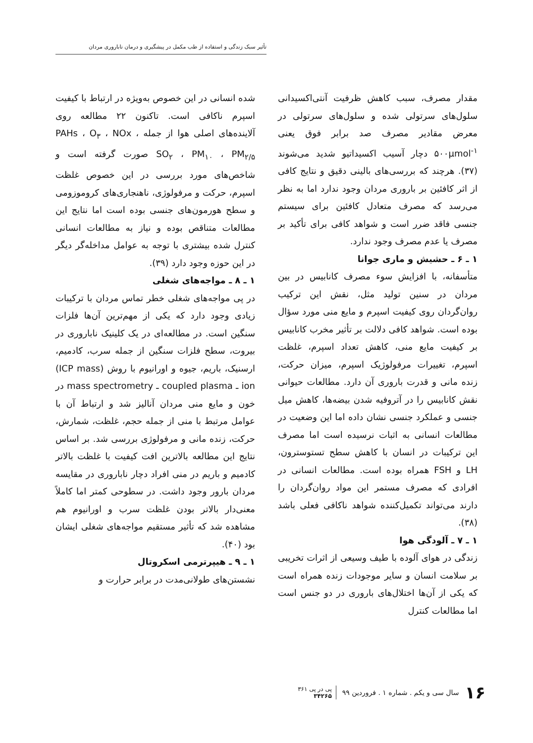تأثیر سبک زندگی و استفاده از طب مکمل در پیشگیری و درمان ناباروری مردان
مقدار مصرف، سبب کاهش ظرفیت آنتی‌اکسیدانی سلول‌های سرتولی شده و سلول‌های سرتولی در معرض مقادیر مصرف صد برابر فوق یعنی ۵۰۰µmol<sup>-۱</sup> دچار آسیب اکسیداتیو شدید می‌شوند (۳۷). هرچند که بررسی‌های بالینی دقیق و نتایج کافی از اثر کافئین بر باروری مردان وجود ندارد اما به نظر می‌رسد که مصرف متعادل کافئین برای سیستم جنسی فاقد ضرر است و شواهد کافی برای تأکید بر مصرف یا عدم مصرف وجود ندارد.
۱ ـ ۶ ـ حشیش و ماری جوانا
متأسفانه، با افزایش سوء مصرف کانابیس در بین مردان در سنین تولید مثل، نقش این ترکیب روان‌گردان روی کیفیت اسپرم و مایع منی مورد سؤال بوده است. شواهد کافی دلالت بر تأثیر مخرب کانابیس بر کیفیت مایع منی، کاهش تعداد اسپرم، غلظت اسپرم، تغییرات مرفولوژیک اسپرم، میزان حرکت، زنده مانی و قدرت باروری آن دارد. مطالعات حیوانی نقش کانابیس را در آتروفیه شدن بیضه‌ها، کاهش میل جنسی و عملکرد جنسی نشان داده اما این وضعیت در مطالعات انسانی به اثبات نرسیده است اما مصرف این ترکیبات در انسان با کاهش سطح تستوسترون، LH و FSH همراه بوده است. مطالعات انسانی در افرادی که مصرف مستمر این مواد روان‌گردان را دارند می‌تواند تکمیل‌کننده شواهد ناکافی فعلی باشد (۳۸).
۱ ـ ۷ ـ آلودگی هوا
زندگی در هوای آلوده با طیف وسیعی از اثرات تخریبی بر سلامت انسان و سایر موجودات زنده همراه است که یکی از آن‌ها اختلال‌های باروری در دو جنس است اما مطالعات کنترل
شده انسانی در این خصوص به‌ویژه در ارتباط با کیفیت اسپرم ناکافی است. تاکنون ۲۲ مطالعه روی آلاینده‌های اصلی هوا از جمله PAHs ، O<sub>۳</sub> ، NOx ، SO<sub>۲</sub> ، PM<sub>۱۰</sub> ، PM<sub>۲/۵</sub> صورت گرفته است و شاخص‌های مورد بررسی در این خصوص غلظت اسپرم، حرکت و مرفولوژی، ناهنجاری‌های کروموزومی و سطح هورمون‌های جنسی بوده است اما نتایج این مطالعات متناقص بوده و نیاز به مطالعات انسانی کنترل شده بیشتری با توجه به عوامل مداخله‌گر دیگر در این حوزه وجود دارد (۳۹).
۱ ـ ۸ ـ مواجه‌های شغلی
در پی مواجه‌های شغلی خطر تماس مردان با ترکیبات زیادی وجود دارد که یکی از مهم‌ترین آن‌ها فلزات سنگین است. در مطالعه‌ای در یک کلینیک ناباروری در بیروت، سطح فلزات سنگین از جمله سرب، کادمیم، ارسنیک، باریم، جیوه و اورانیوم با روش (ICP mass) ion ـ coupled plasma ـ mass spectrometry در خون و مایع منی مردان آنالیز شد و ارتباط آن با عوامل مرتبط با منی از جمله حجم، غلظت، شمارش، حرکت، زنده مانی و مرفولوژی بررسی شد. بر اساس نتایج این مطالعه بالاترین افت کیفیت با غلظت بالاتر کادمیم و باریم در منی افراد دچار ناباروری در مقایسه مردان بارور وجود داشت. در سطوحی کمتر اما کاملاً معنی‌دار بالاتر بودن غلظت سرب و اورانیوم هم مشاهده شد که تأثیر مستقیم مواجه‌های شغلی ایشان بود (۴۰).
۱ ـ ۹ ـ هیپرترمی اسکروتال
نشستن‌های طولانی‌مدت در برابر حرارت و
۱۶ سال سی و یکم . شماره ۱ . فروردین ۹۹ پی در پی ۳۶۱
۳۴۲۶۵